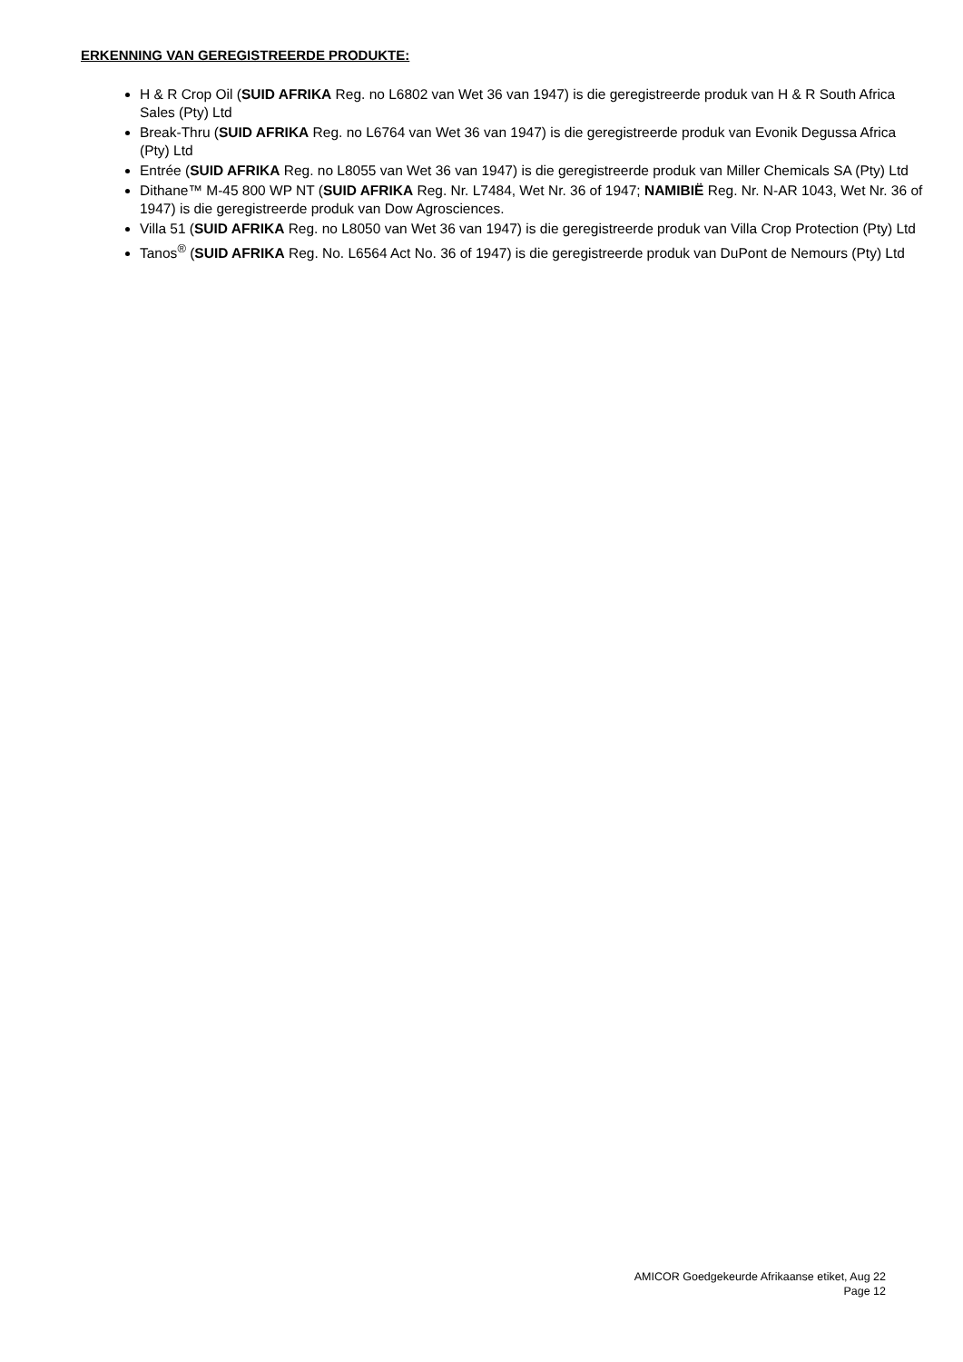ERKENNING VAN GEREGISTREERDE PRODUKTE:
H & R Crop Oil (SUID AFRIKA Reg. no L6802 van Wet 36 van 1947) is die geregistreerde produk van H & R South Africa Sales (Pty) Ltd
Break-Thru (SUID AFRIKA Reg. no L6764 van Wet 36 van 1947) is die geregistreerde produk van Evonik Degussa Africa (Pty) Ltd
Entrée (SUID AFRIKA Reg. no L8055 van Wet 36 van 1947) is die geregistreerde produk van Miller Chemicals SA (Pty) Ltd
Dithane™ M-45 800 WP NT (SUID AFRIKA Reg. Nr. L7484, Wet Nr. 36 of 1947; NAMIBIË Reg. Nr. N-AR 1043, Wet Nr. 36 of 1947) is die geregistreerde produk van Dow Agrosciences.
Villa 51 (SUID AFRIKA Reg. no L8050 van Wet 36 van 1947) is die geregistreerde produk van Villa Crop Protection (Pty) Ltd
Tanos<sup>®</sup> (SUID AFRIKA Reg. No. L6564 Act No. 36 of 1947) is die geregistreerde produk van DuPont de Nemours (Pty) Ltd
AMICOR Goedgekeurde Afrikaanse etiket, Aug 22
Page 12